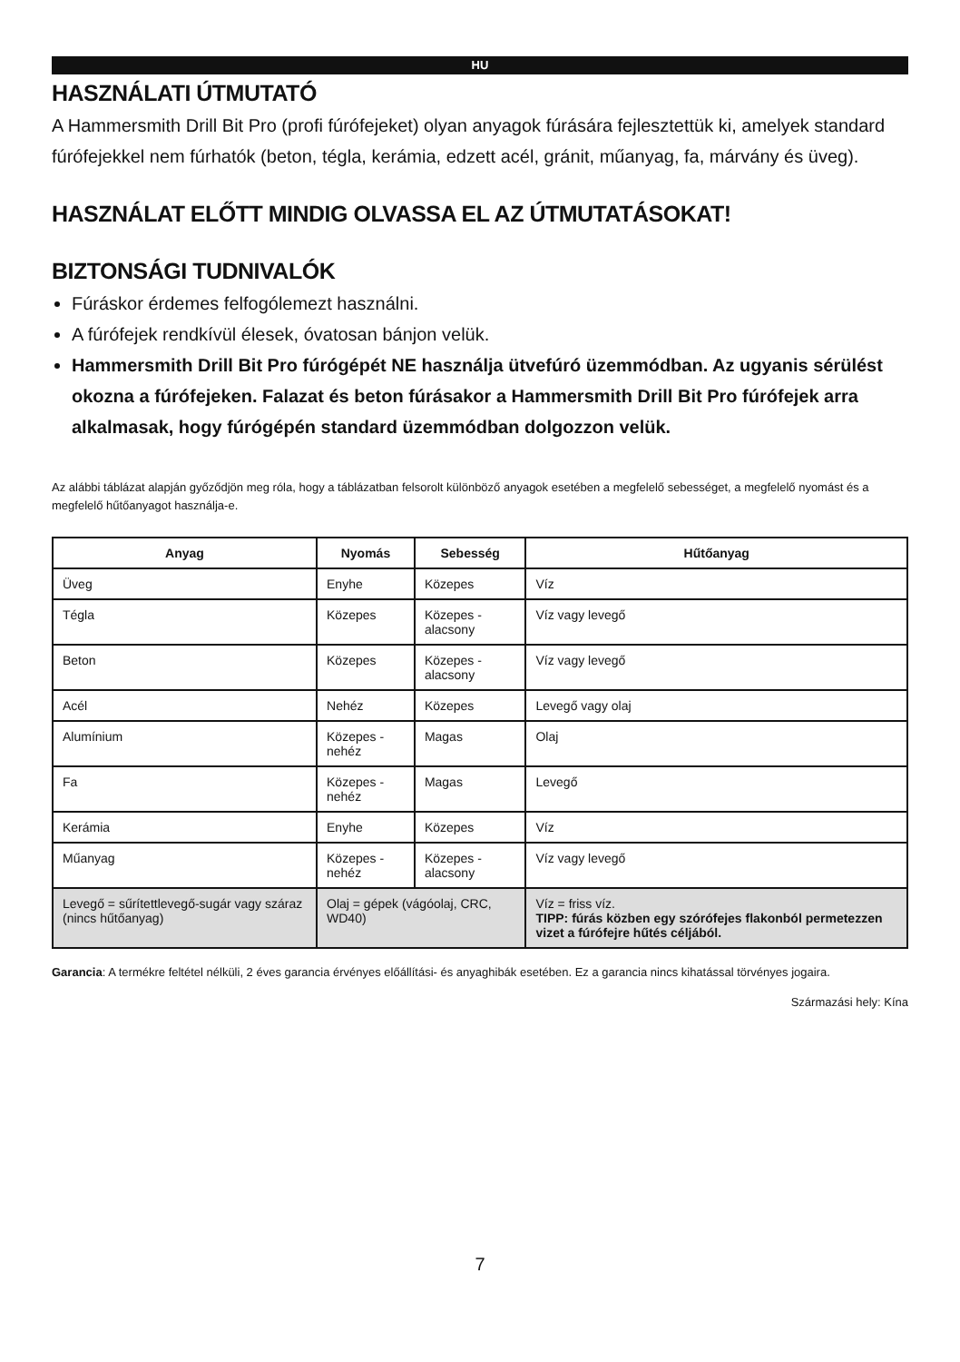HU
HASZNÁLATI ÚTMUTATÓ
A Hammersmith Drill Bit Pro (profi fúrófejeket) olyan anyagok fúrására fejlesztettük ki, amelyek standard fúrófejekkel nem fúrhatók (beton, tégla, kerámia, edzett acél, gránit, műanyag, fa, márvány és üveg).
HASZNÁLAT ELŐTT MINDIG OLVASSA EL AZ ÚTMUTATÁSOKAT!
BIZTONSÁGI TUDNIVALÓK
Fúráskor érdemes felfogólemezt használni.
A fúrófejek rendkívül élesek, óvatosan bánjon velük.
Hammersmith Drill Bit Pro fúrógépét NE használja ütvefúró üzemmódban. Az ugyanis sérülést okozna a fúrófejeken. Falazat és beton fúrásakor a Hammersmith Drill Bit Pro fúrófejek arra alkalmasak, hogy fúrógépén standard üzemmódban dolgozzon velük.
Az alábbi táblázat alapján győződjön meg róla, hogy a táblázatban felsorolt különböző anyagok esetében a megfelelő sebességet, a megfelelő nyomást és a megfelelő hűtőanyagot használja-e.
| Anyag | Nyomás | Sebesség | Hűtőanyag |
| --- | --- | --- | --- |
| Üveg | Enyhe | Közepes | Víz |
| Tégla | Közepes | Közepes - alacsony | Víz vagy levegő |
| Beton | Közepes | Közepes - alacsony | Víz vagy levegő |
| Acél | Nehéz | Közepes | Levegő vagy olaj |
| Alumínium | Közepes - nehéz | Magas | Olaj |
| Fa | Közepes - nehéz | Magas | Levegő |
| Kerámia | Enyhe | Közepes | Víz |
| Műanyag | Közepes - nehéz | Közepes - alacsony | Víz vagy levegő |
| Levegő = sűrítettlevegő-sugár vagy száraz (nincs hűtőanyag) | Olaj = gépek (vágóolaj, CRC, WD40) | | Víz = friss víz. TIPP: fúrás közben egy szórófejes flakonból permetezzen vizet a fúrófejre hűtés céljából. |
Garancia: A termékre feltétel nélküli, 2 éves garancia érvényes előállítási- és anyaghibák esetében. Ez a garancia nincs kihatással törvényes jogaira.
Származási hely: Kína
7